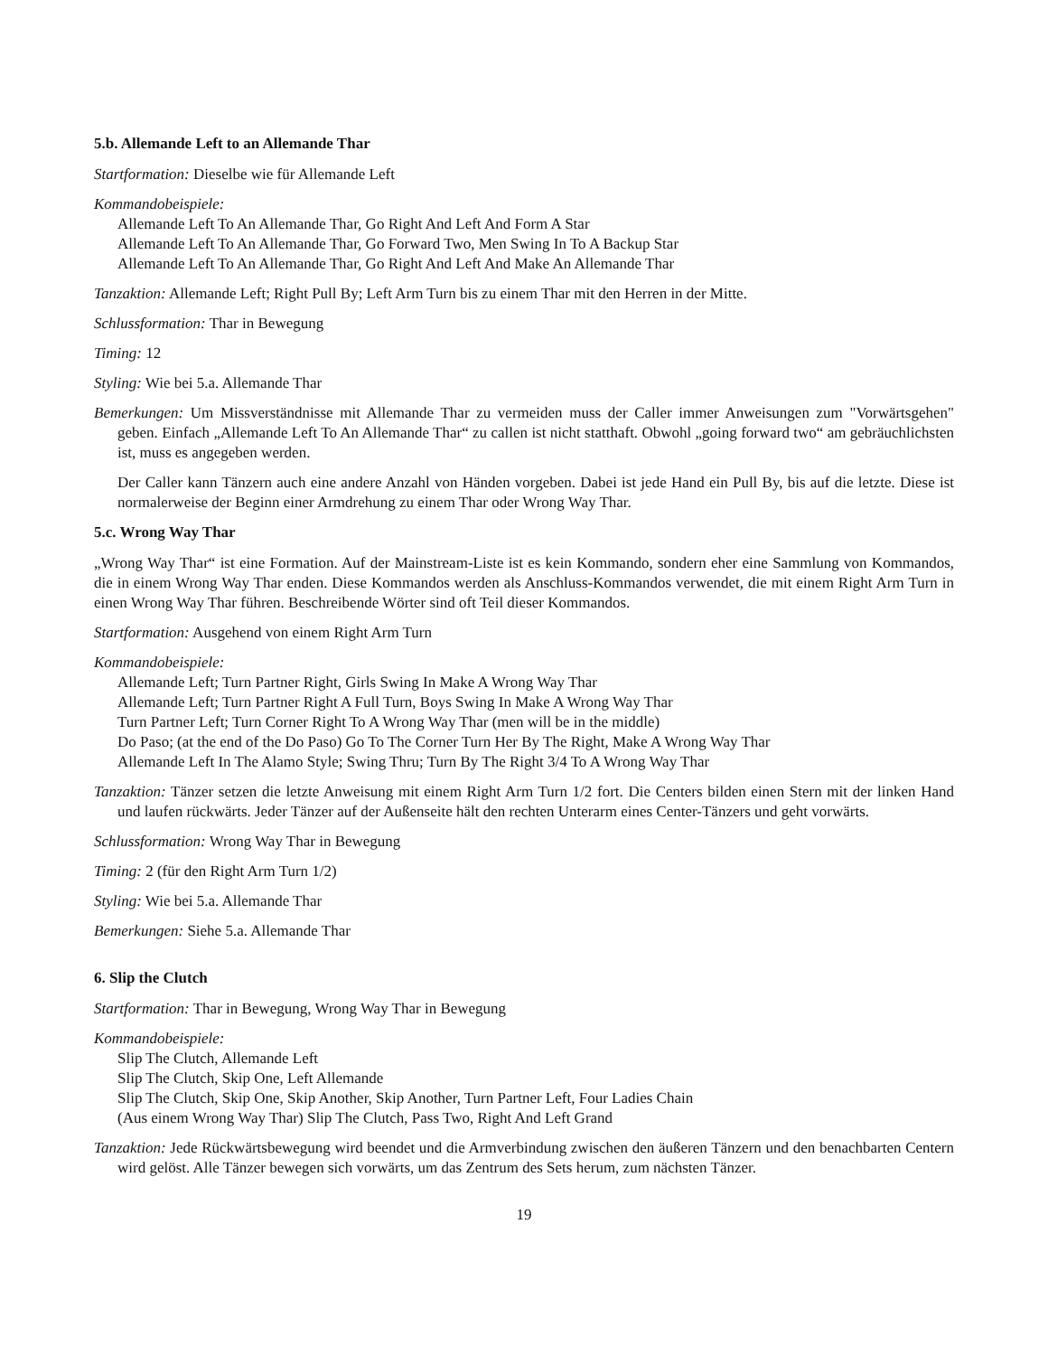5.b. Allemande Left to an Allemande Thar
Startformation: Dieselbe wie für Allemande Left
Kommandobeispiele:
Allemande Left To An Allemande Thar, Go Right And Left And Form A Star
Allemande Left To An Allemande Thar, Go Forward Two, Men Swing In To A Backup Star
Allemande Left To An Allemande Thar, Go Right And Left And Make An Allemande Thar
Tanzaktion: Allemande Left; Right Pull By; Left Arm Turn bis zu einem Thar mit den Herren in der Mitte.
Schlussformation: Thar in Bewegung
Timing: 12
Styling: Wie bei 5.a. Allemande Thar
Bemerkungen: Um Missverständnisse mit Allemande Thar zu vermeiden muss der Caller immer Anweisungen zum "Vorwärtsgehen" geben. Einfach „Allemande Left To An Allemande Thar“ zu callen ist nicht statthaft. Obwohl „going forward two“ am gebräuchlichsten ist, muss es angegeben werden.
Der Caller kann Tänzern auch eine andere Anzahl von Händen vorgeben. Dabei ist jede Hand ein Pull By, bis auf die letzte. Diese ist normalerweise der Beginn einer Armdrehung zu einem Thar oder Wrong Way Thar.
5.c. Wrong Way Thar
„Wrong Way Thar“ ist eine Formation. Auf der Mainstream-Liste ist es kein Kommando, sondern eher eine Sammlung von Kommandos, die in einem Wrong Way Thar enden. Diese Kommandos werden als Anschluss-Kommandos verwendet, die mit einem Right Arm Turn in einen Wrong Way Thar führen. Beschreibende Wörter sind oft Teil dieser Kommandos.
Startformation: Ausgehend von einem Right Arm Turn
Kommandobeispiele:
Allemande Left; Turn Partner Right, Girls Swing In Make A Wrong Way Thar
Allemande Left; Turn Partner Right A Full Turn, Boys Swing In Make A Wrong Way Thar
Turn Partner Left; Turn Corner Right To A Wrong Way Thar (men will be in the middle)
Do Paso; (at the end of the Do Paso) Go To The Corner Turn Her By The Right, Make A Wrong Way Thar
Allemande Left In The Alamo Style; Swing Thru; Turn By The Right 3/4 To A Wrong Way Thar
Tanzaktion: Tänzer setzen die letzte Anweisung mit einem Right Arm Turn 1/2 fort. Die Centers bilden einen Stern mit der linken Hand und laufen rückwärts. Jeder Tänzer auf der Außenseite hält den rechten Unterarm eines Center-Tänzers und geht vorwärts.
Schlussformation: Wrong Way Thar in Bewegung
Timing: 2 (für den Right Arm Turn 1/2)
Styling: Wie bei 5.a. Allemande Thar
Bemerkungen: Siehe 5.a. Allemande Thar
6. Slip the Clutch
Startformation: Thar in Bewegung, Wrong Way Thar in Bewegung
Kommandobeispiele:
Slip The Clutch, Allemande Left
Slip The Clutch, Skip One, Left Allemande
Slip The Clutch, Skip One, Skip Another, Skip Another, Turn Partner Left, Four Ladies Chain
(Aus einem Wrong Way Thar) Slip The Clutch, Pass Two, Right And Left Grand
Tanzaktion: Jede Rückwärtsbewegung wird beendet und die Armverbindung zwischen den äußeren Tänzern und den benachbarten Centern wird gelöst. Alle Tänzer bewegen sich vorwärts, um das Zentrum des Sets herum, zum nächsten Tänzer.
19